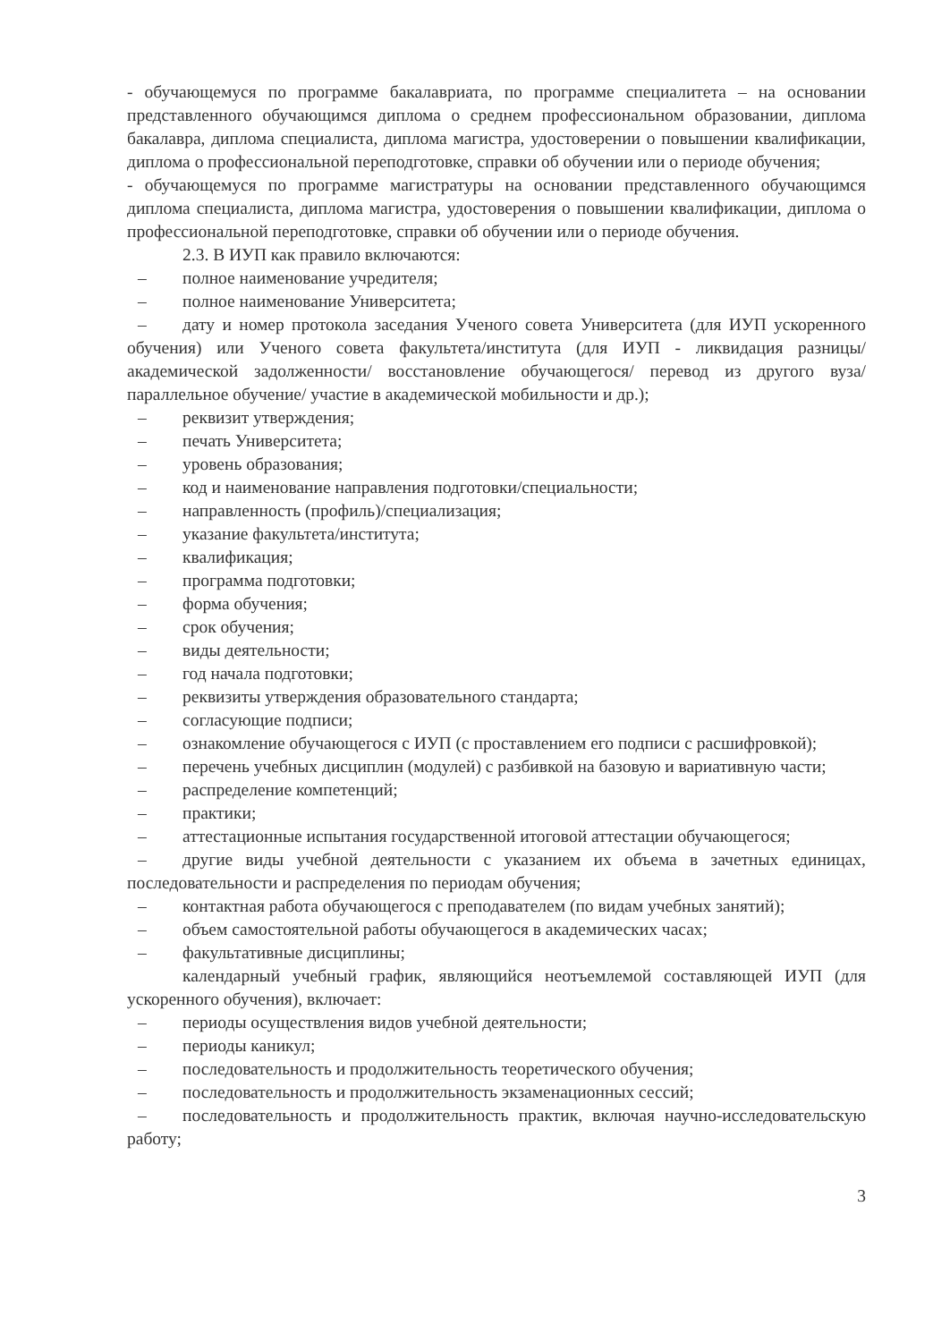- обучающемуся по программе бакалавриата, по программе специалитета – на основании представленного обучающимся диплома о среднем профессиональном образовании, диплома бакалавра, диплома специалиста, диплома магистра, удостоверении о повышении квалификации, диплома о профессиональной переподготовке, справки об обучении или о периоде обучения;
- обучающемуся по программе магистратуры на основании представленного обучающимся диплома специалиста, диплома магистра, удостоверения о повышении квалификации, диплома о профессиональной переподготовке, справки об обучении или о периоде обучения.
2.3. В ИУП как правило включаются:
– полное наименование учредителя;
– полное наименование Университета;
– дату и номер протокола заседания Ученого совета Университета (для ИУП ускоренного обучения) или Ученого совета факультета/института (для ИУП - ликвидация разницы/ академической задолженности/ восстановление обучающегося/ перевод из другого вуза/ параллельное обучение/ участие в академической мобильности и др.);
– реквизит утверждения;
– печать Университета;
– уровень образования;
– код и наименование направления подготовки/специальности;
– направленность (профиль)/специализация;
– указание факультета/института;
– квалификация;
– программа подготовки;
– форма обучения;
– срок обучения;
– виды деятельности;
– год начала подготовки;
– реквизиты утверждения образовательного стандарта;
– согласующие подписи;
– ознакомление обучающегося с ИУП (с проставлением его подписи с расшифровкой);
– перечень учебных дисциплин (модулей) с разбивкой на базовую и вариативную части;
– распределение компетенций;
– практики;
– аттестационные испытания государственной итоговой аттестации обучающегося;
– другие виды учебной деятельности с указанием их объема в зачетных единицах, последовательности и распределения по периодам обучения;
– контактная работа обучающегося с преподавателем (по видам учебных занятий);
– объем самостоятельной работы обучающегося в академических часах;
– факультативные дисциплины;
календарный учебный график, являющийся неотъемлемой составляющей ИУП (для ускоренного обучения), включает:
– периоды осуществления видов учебной деятельности;
– периоды каникул;
– последовательность и продолжительность теоретического обучения;
– последовательность и продолжительность экзаменационных сессий;
– последовательность и продолжительность практик, включая научно-исследовательскую работу;
3